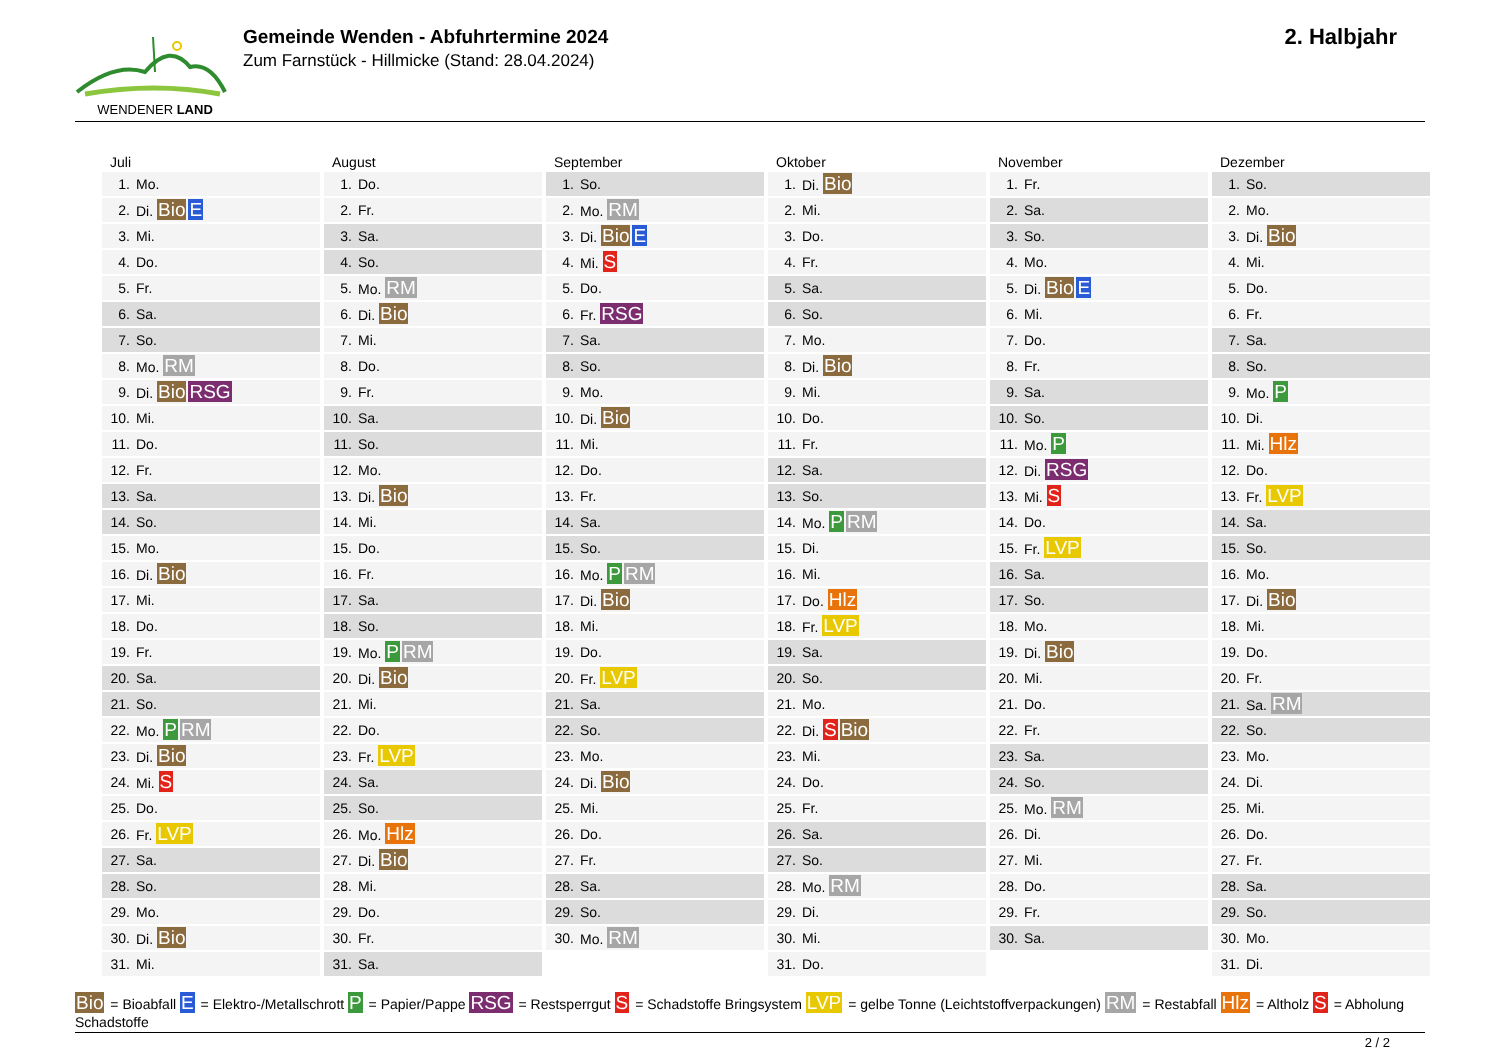WENDENER LAND
Gemeinde Wenden - Abfuhrtermine 2024
Zum Farnstück - Hillmicke (Stand: 28.04.2024)
2. Halbjahr
Juli
| 1. | Mo. |
| 2. | Di. Bio E |
| 3. | Mi. |
| 4. | Do. |
| 5. | Fr. |
| 6. | Sa. |
| 7. | So. |
| 8. | Mo. RM |
| 9. | Di. Bio RSG |
| 10. | Mi. |
| 11. | Do. |
| 12. | Fr. |
| 13. | Sa. |
| 14. | So. |
| 15. | Mo. |
| 16. | Di. Bio |
| 17. | Mi. |
| 18. | Do. |
| 19. | Fr. |
| 20. | Sa. |
| 21. | So. |
| 22. | Mo. P RM |
| 23. | Di. Bio |
| 24. | Mi. S |
| 25. | Do. |
| 26. | Fr. LVP |
| 27. | Sa. |
| 28. | So. |
| 29. | Mo. |
| 30. | Di. Bio |
| 31. | Mi. |
August
| 1. | Do. |
| 2. | Fr. |
| 3. | Sa. |
| 4. | So. |
| 5. | Mo. RM |
| 6. | Di. Bio |
| 7. | Mi. |
| 8. | Do. |
| 9. | Fr. |
| 10. | Sa. |
| 11. | So. |
| 12. | Mo. |
| 13. | Di. Bio |
| 14. | Mi. |
| 15. | Do. |
| 16. | Fr. |
| 17. | Sa. |
| 18. | So. |
| 19. | Mo. P RM |
| 20. | Di. Bio |
| 21. | Mi. |
| 22. | Do. |
| 23. | Fr. LVP |
| 24. | Sa. |
| 25. | So. |
| 26. | Mo. Hlz |
| 27. | Di. Bio |
| 28. | Mi. |
| 29. | Do. |
| 30. | Fr. |
| 31. | Sa. |
September
| 1. | So. |
| 2. | Mo. RM |
| 3. | Di. Bio E |
| 4. | Mi. S |
| 5. | Do. |
| 6. | Fr. RSG |
| 7. | Sa. |
| 8. | So. |
| 9. | Mo. |
| 10. | Di. Bio |
| 11. | Mi. |
| 12. | Do. |
| 13. | Fr. |
| 14. | Sa. |
| 15. | So. |
| 16. | Mo. P RM |
| 17. | Di. Bio |
| 18. | Mi. |
| 19. | Do. |
| 20. | Fr. LVP |
| 21. | Sa. |
| 22. | So. |
| 23. | Mo. |
| 24. | Di. Bio |
| 25. | Mi. |
| 26. | Do. |
| 27. | Fr. |
| 28. | Sa. |
| 29. | So. |
| 30. | Mo. RM |
Oktober
| 1. | Di. Bio |
| 2. | Mi. |
| 3. | Do. |
| 4. | Fr. |
| 5. | Sa. |
| 6. | So. |
| 7. | Mo. |
| 8. | Di. Bio |
| 9. | Mi. |
| 10. | Do. |
| 11. | Fr. |
| 12. | Sa. |
| 13. | So. |
| 14. | Mo. P RM |
| 15. | Di. |
| 16. | Mi. |
| 17. | Do. Hlz |
| 18. | Fr. LVP |
| 19. | Sa. |
| 20. | So. |
| 21. | Mo. |
| 22. | Di. S Bio |
| 23. | Mi. |
| 24. | Do. |
| 25. | Fr. |
| 26. | Sa. |
| 27. | So. |
| 28. | Mo. RM |
| 29. | Di. |
| 30. | Mi. |
| 31. | Do. |
November
| 1. | Fr. |
| 2. | Sa. |
| 3. | So. |
| 4. | Mo. |
| 5. | Di. Bio E |
| 6. | Mi. |
| 7. | Do. |
| 8. | Fr. |
| 9. | Sa. |
| 10. | So. |
| 11. | Mo. P |
| 12. | Di. RSG |
| 13. | Mi. S |
| 14. | Do. |
| 15. | Fr. LVP |
| 16. | Sa. |
| 17. | So. |
| 18. | Mo. |
| 19. | Di. Bio |
| 20. | Mi. |
| 21. | Do. |
| 22. | Fr. |
| 23. | Sa. |
| 24. | So. |
| 25. | Mo. RM |
| 26. | Di. |
| 27. | Mi. |
| 28. | Do. |
| 29. | Fr. |
| 30. | Sa. |
Dezember
| 1. | So. |
| 2. | Mo. |
| 3. | Di. Bio |
| 4. | Mi. |
| 5. | Do. |
| 6. | Fr. |
| 7. | Sa. |
| 8. | So. |
| 9. | Mo. P |
| 10. | Di. |
| 11. | Mi. Hlz |
| 12. | Do. |
| 13. | Fr. LVP |
| 14. | Sa. |
| 15. | So. |
| 16. | Mo. |
| 17. | Di. Bio |
| 18. | Mi. |
| 19. | Do. |
| 20. | Fr. |
| 21. | Sa. RM |
| 22. | So. |
| 23. | Mo. |
| 24. | Di. |
| 25. | Mi. |
| 26. | Do. |
| 27. | Fr. |
| 28. | Sa. |
| 29. | So. |
| 30. | Mo. |
| 31. | Di. |
Bio = Bioabfall E = Elektro-/Metallschrott P = Papier/Pappe RSG = Restsperrgut S = Schadstoffe Bringsystem LVP = gelbe Tonne (Leichtstoffverpackungen) RM = Restabfall Hlz = Altholz S = Abholung Schadstoffe
2 / 2